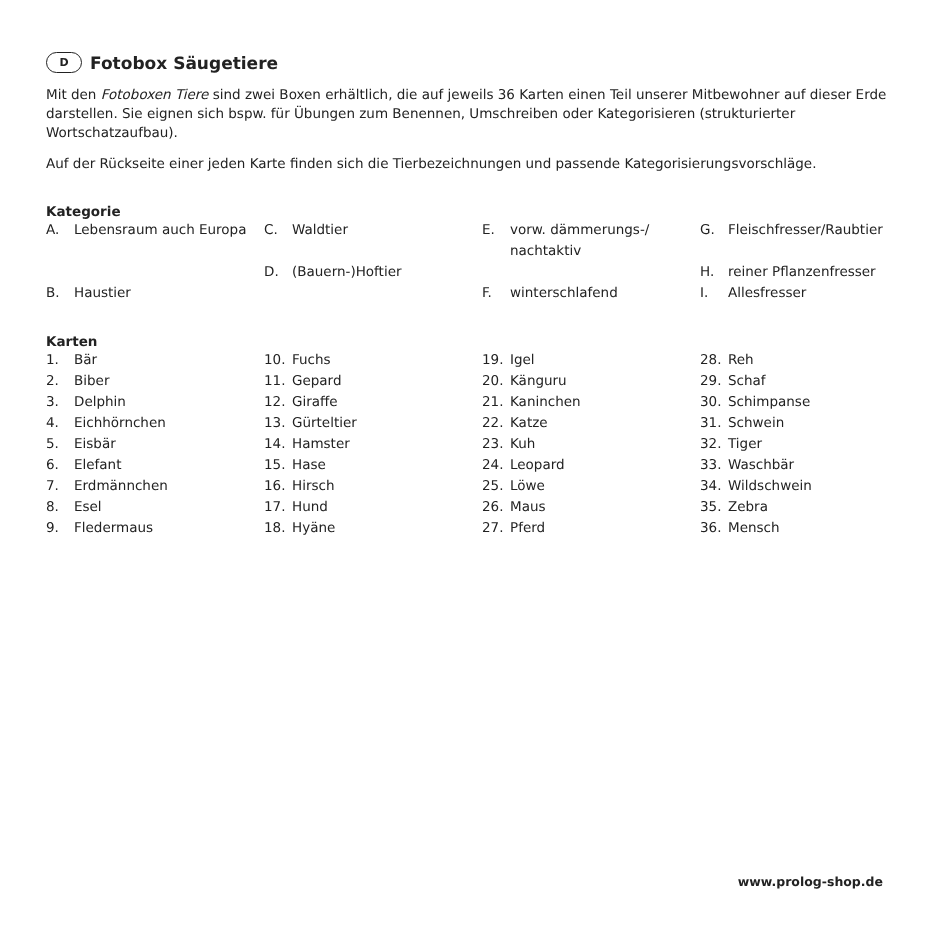D Fotobox Säugetiere
Mit den Fotoboxen Tiere sind zwei Boxen erhältlich, die auf jeweils 36 Karten einen Teil unserer Mitbewohner auf dieser Erde darstellen. Sie eignen sich bspw. für Übungen zum Benennen, Umschreiben oder Kategorisieren (strukturierter Wortschatzaufbau).
Auf der Rückseite einer jeden Karte finden sich die Tierbezeichnungen und passende Kategorisierungsvorschläge.
Kategorie
| A. | Lebensraum auch Europa | C. | Waldtier | E. | vorw. dämmerungs-/ nachtaktiv | G. | Fleischfresser/Raubtier |
| | | D. | (Bauern-)Hoftier | | | H. | reiner Pflanzenfresser |
| B. | Haustier | | | F. | winterschlafend | I. | Allesfresser |
Karten
| 1. | Bär | 10. | Fuchs | 19. | Igel | 28. | Reh |
| 2. | Biber | 11. | Gepard | 20. | Känguru | 29. | Schaf |
| 3. | Delphin | 12. | Giraffe | 21. | Kaninchen | 30. | Schimpanse |
| 4. | Eichhörnchen | 13. | Gürteltier | 22. | Katze | 31. | Schwein |
| 5. | Eisbär | 14. | Hamster | 23. | Kuh | 32. | Tiger |
| 6. | Elefant | 15. | Hase | 24. | Leopard | 33. | Waschbär |
| 7. | Erdmännchen | 16. | Hirsch | 25. | Löwe | 34. | Wildschwein |
| 8. | Esel | 17. | Hund | 26. | Maus | 35. | Zebra |
| 9. | Fledermaus | 18. | Hyäne | 27. | Pferd | 36. | Mensch |
www.prolog-shop.de